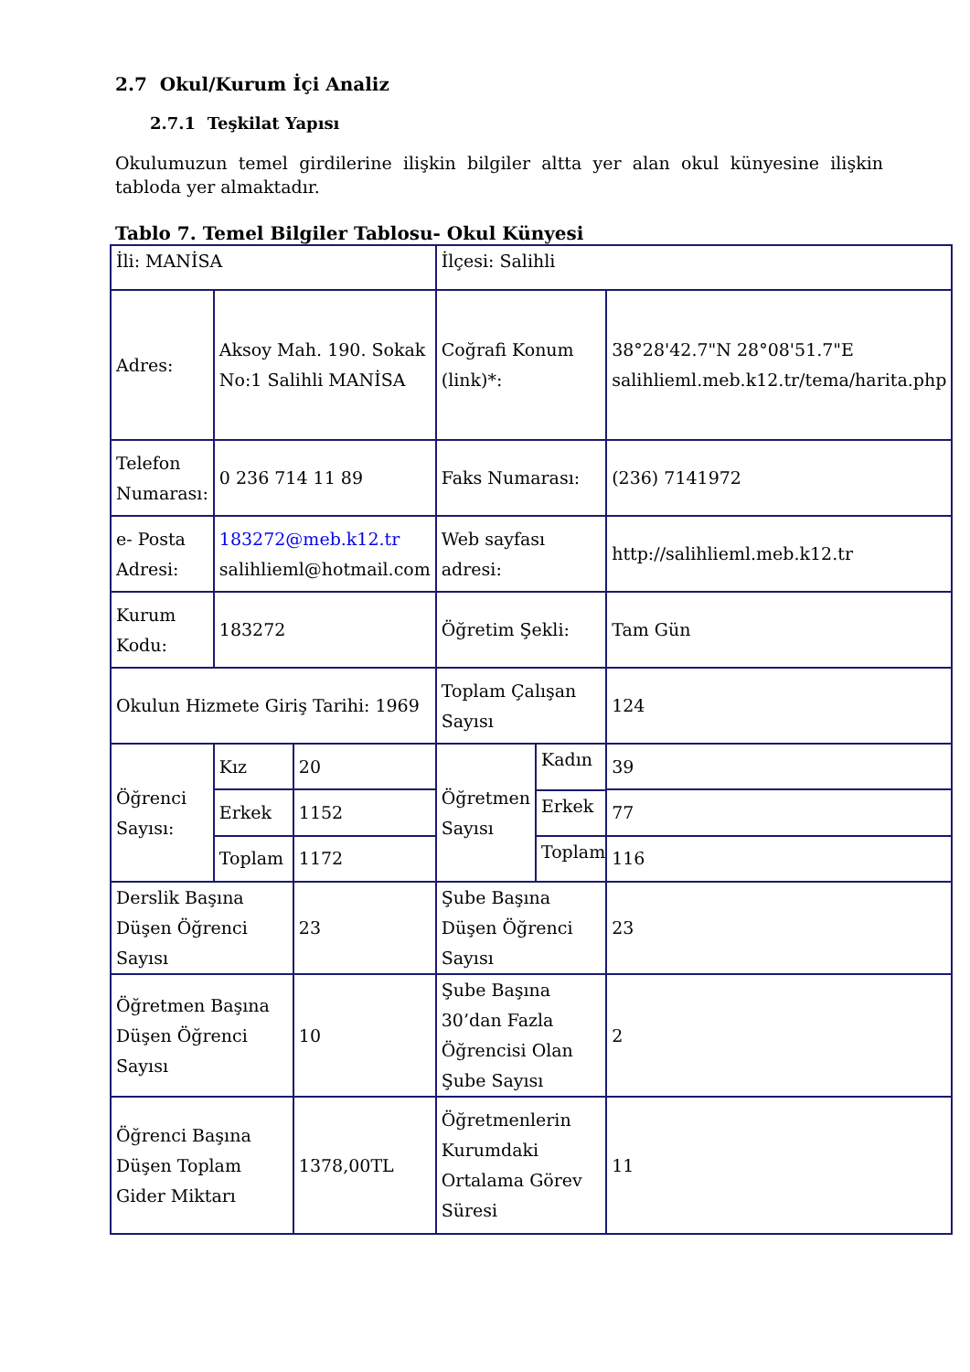2.7 Okul/Kurum İçi Analiz
2.7.1 Teşkilat Yapısı
Okulumuzun temel girdilerine ilişkin bilgiler altta yer alan okul künyesine ilişkin tabloda yer almaktadır.
Tablo 7. Temel Bilgiler Tablosu- Okul Künyesi
| İli: MANİSA | | | İlçesi: Salihli | |
| Adres: | Aksoy Mah. 190. Sokak No:1 Salihli MANİSA | | Coğrafi Konum (link)*: | 38°28'42.7"N 28°08'51.7"E salihlieml.meb.k12.tr/tema/harita.php |
| Telefon Numarası: | 0 236 714 11 89 | | Faks Numarası: | (236) 7141972 |
| e- Posta Adresi: | 183272@meb.k12.tr salihlieml@hotmail.com | | Web sayfası adresi: | http://salihlieml.meb.k12.tr |
| Kurum Kodu: | 183272 | | Öğretim Şekli: | Tam Gün |
| Okulun Hizmete Giriş Tarihi: 1969 | | | Toplam Çalışan Sayısı | 124 |
| Öğrenci Sayısı: | Kız | 20 | / Öğretmen Sayısı / Kadın Erkek Toplam / | 39 |
| | Erkek | 1152 | | 77 |
| | Toplam | 1172 | | 116 |
| Derslik Başına Düşen Öğrenci Sayısı | | 23 | Şube Başına Düşen Öğrenci Sayısı | 23 |
| Öğretmen Başına Düşen Öğrenci Sayısı | | 10 | Şube Başına 30’dan Fazla Öğrencisi Olan Şube Sayısı | 2 |
| Öğrenci Başına Düşen Toplam Gider Miktarı | | 1378,00TL | Öğretmenlerin Kurumdaki Ortalama Görev Süresi | 11 |